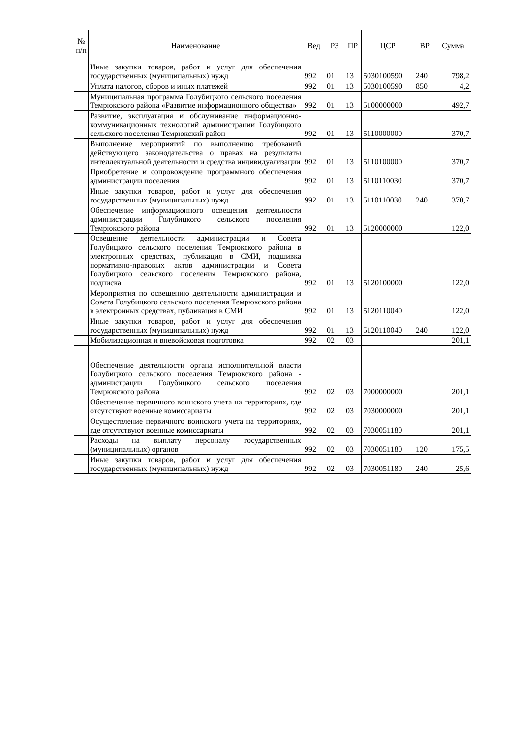| № п/п | Наименование | Вед | РЗ | ПР | ЦСР | ВР | Сумма |
| --- | --- | --- | --- | --- | --- | --- | --- |
| | Иные закупки товаров, работ и услуг для обеспечения государственных (муниципальных) нужд | 992 | 01 | 13 | 5030100590 | 240 | 798,2 |
| | Уплата налогов, сборов и иных платежей | 992 | 01 | 13 | 5030100590 | 850 | 4,2 |
| | Муниципальная программа Голубицкого сельского поселения Темрюкского района «Развитие информационного общества» | 992 | 01 | 13 | 5100000000 | | 492,7 |
| | Развитие, эксплуатация и обслуживание информационно-коммуникационных технологий администрации Голубицкого сельского поселения Темрюкский район | 992 | 01 | 13 | 5110000000 | | 370,7 |
| | Выполнение мероприятий по выполнению требований действующего законодательства о правах на результаты интеллектуальной деятельности и средства индивидуализации | 992 | 01 | 13 | 5110100000 | | 370,7 |
| | Приобретение и сопровождение программного обеспечения администрации поселения | 992 | 01 | 13 | 5110110030 | | 370,7 |
| | Иные закупки товаров, работ и услуг для обеспечения государственных (муниципальных) нужд | 992 | 01 | 13 | 5110110030 | 240 | 370,7 |
| | Обеспечение информационного освещения деятельности администрации Голубицкого сельского поселения Темрюкского района | 992 | 01 | 13 | 5120000000 | | 122,0 |
| | Освещение деятельности администрации и Совета Голубицкого сельского поселения Темрюкского района в электронных средствах, публикация в СМИ, подшивка нормативно-правовых актов администрации и Совета Голубицкого сельского поселения Темрюкского района, подписка | 992 | 01 | 13 | 5120100000 | | 122,0 |
| | Мероприятия по освещению деятельности администрации и Совета Голубицкого сельского поселения Темрюкского района в электронных средствах, публикация в СМИ | 992 | 01 | 13 | 5120110040 | | 122,0 |
| | Иные закупки товаров, работ и услуг для обеспечения государственных (муниципальных) нужд | 992 | 01 | 13 | 5120110040 | 240 | 122,0 |
| | Мобилизационная и вневойсковая подготовка | 992 | 02 | 03 | | | 201,1 |
| | Обеспечение деятельности органа исполнительной власти Голубицкого сельского поселения Темрюкского района - администрации Голубицкого сельского поселения Темрюкского района | 992 | 02 | 03 | 7000000000 | | 201,1 |
| | Обеспечение первичного воинского учета на территориях, где отсутствуют военные комиссариаты | 992 | 02 | 03 | 7030000000 | | 201,1 |
| | Осуществление первичного воинского учета на территориях, где отсутствуют военные комиссариаты | 992 | 02 | 03 | 7030051180 | | 201,1 |
| | Расходы на выплату персоналу государственных (муниципальных) органов | 992 | 02 | 03 | 7030051180 | 120 | 175,5 |
| | Иные закупки товаров, работ и услуг для обеспечения государственных (муниципальных) нужд | 992 | 02 | 03 | 7030051180 | 240 | 25,6 |